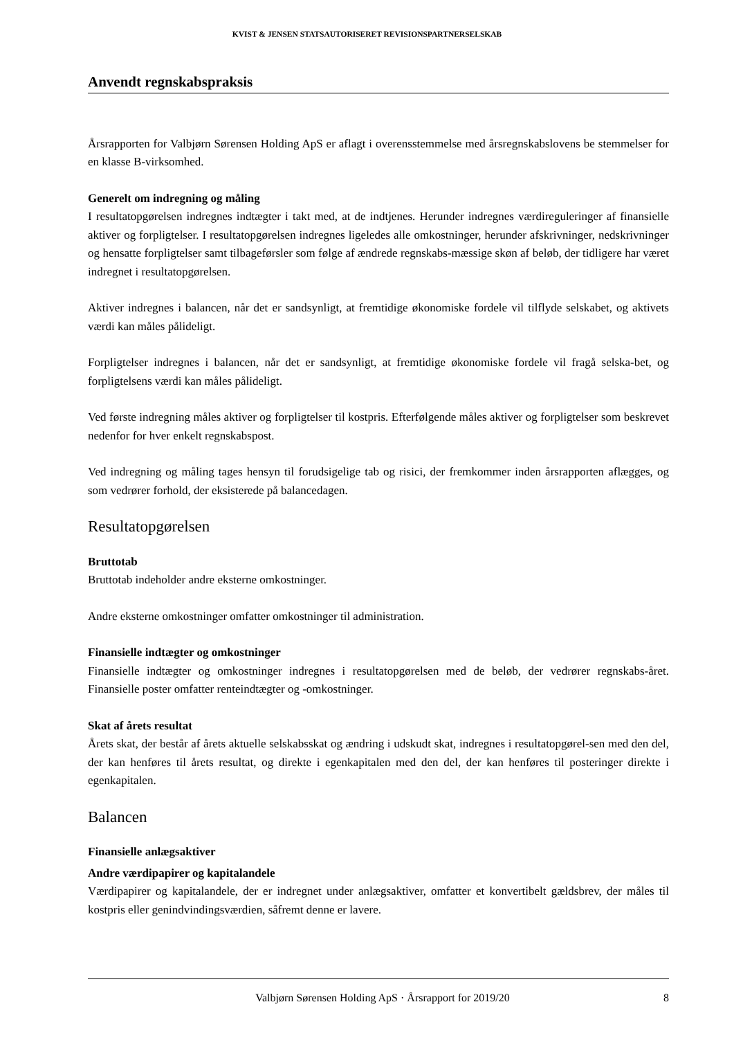KVIST & JENSEN STATSAUTORISERET REVISIONSPARTNERSELSKAB
Anvendt regnskabspraksis
Årsrapporten for Valbjørn Sørensen Holding ApS er aflagt i overensstemmelse med årsregnskabslovens be stemmelser for en klasse B-virksomhed.
Generelt om indregning og måling
I resultatopgørelsen indregnes indtægter i takt med, at de indtjenes. Herunder indregnes værdireguleringer af finansielle aktiver og forpligtelser. I resultatopgørelsen indregnes ligeledes alle omkostninger, herunder afskrivninger, nedskrivninger og hensatte forpligtelser samt tilbageførsler som følge af ændrede regnskabs-mæssige skøn af beløb, der tidligere har været indregnet i resultatopgørelsen.
Aktiver indregnes i balancen, når det er sandsynligt, at fremtidige økonomiske fordele vil tilflyde selskabet, og aktivets værdi kan måles pålideligt.
Forpligtelser indregnes i balancen, når det er sandsynligt, at fremtidige økonomiske fordele vil fragå selska-bet, og forpligtelsens værdi kan måles pålideligt.
Ved første indregning måles aktiver og forpligtelser til kostpris. Efterfølgende måles aktiver og forpligtelser som beskrevet nedenfor for hver enkelt regnskabspost.
Ved indregning og måling tages hensyn til forudsigelige tab og risici, der fremkommer inden årsrapporten aflægges, og som vedrører forhold, der eksisterede på balancedagen.
Resultatopgørelsen
Bruttotab
Bruttotab indeholder andre eksterne omkostninger.
Andre eksterne omkostninger omfatter omkostninger til administration.
Finansielle indtægter og omkostninger
Finansielle indtægter og omkostninger indregnes i resultatopgørelsen med de beløb, der vedrører regnskabs-året. Finansielle poster omfatter renteindtægter og -omkostninger.
Skat af årets resultat
Årets skat, der består af årets aktuelle selskabsskat og ændring i udskudt skat, indregnes i resultatopgørel-sen med den del, der kan henføres til årets resultat, og direkte i egenkapitalen med den del, der kan henføres til posteringer direkte i egenkapitalen.
Balancen
Finansielle anlægsaktiver
Andre værdipapirer og kapitalandele
Værdipapirer og kapitalandele, der er indregnet under anlægsaktiver, omfatter et konvertibelt gældsbrev, der måles til kostpris eller genindvindingsværdien, såfremt denne er lavere.
Valbjørn Sørensen Holding ApS · Årsrapport for 2019/20 8